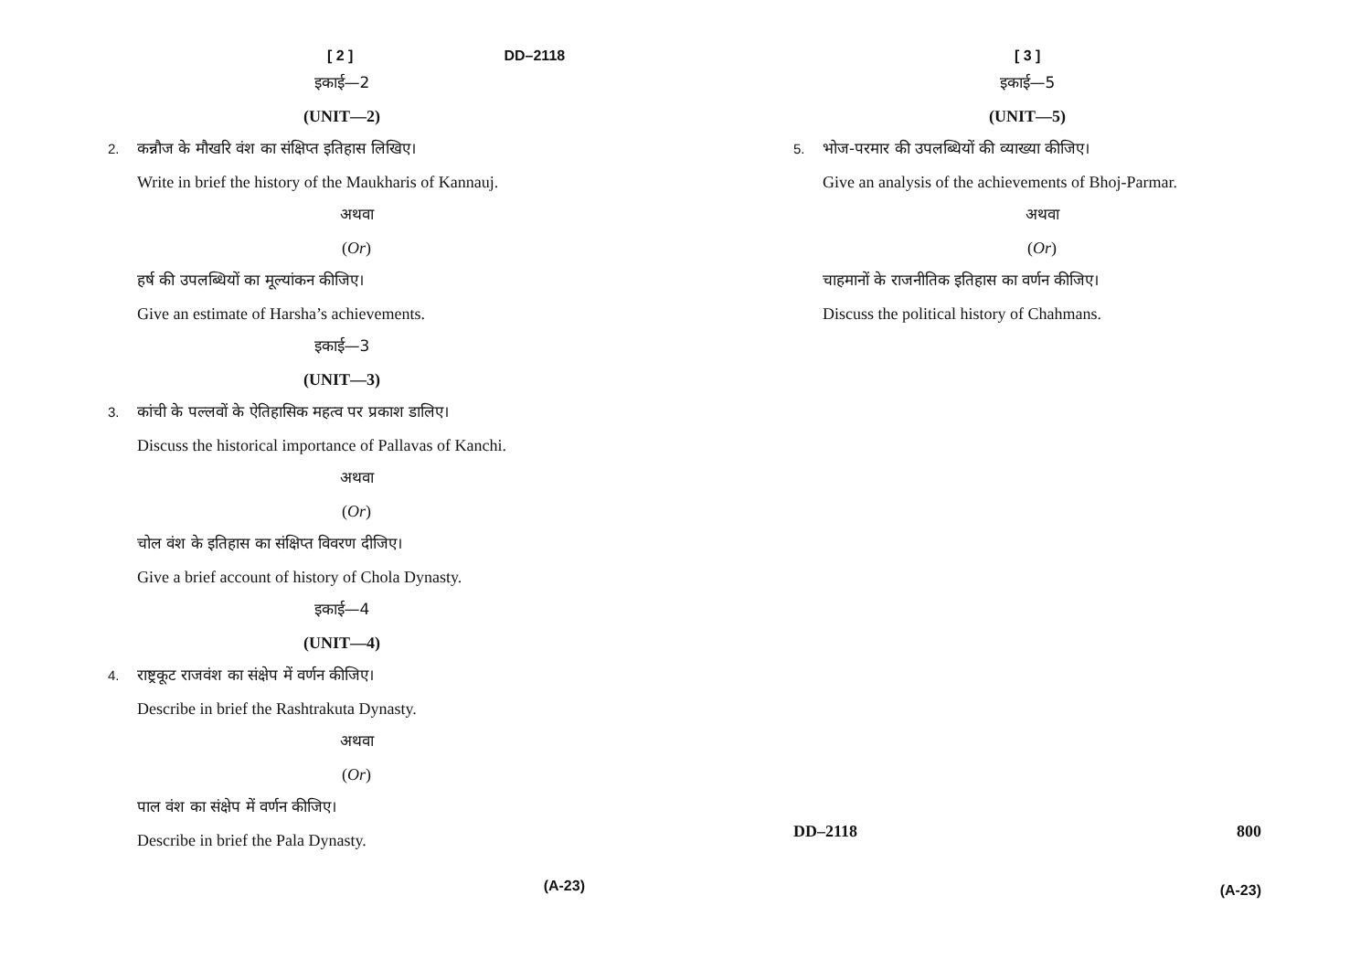[ 2 ] DD–2118
इकाई—2
(UNIT—2)
2. कन्नौज के मौखरि वंश का संक्षिप्त इतिहास लिखिए।
Write in brief the history of the Maukharis of Kannauj.
अथवा
(Or)
हर्ष की उपलब्धियों का मूल्यांकन कीजिए।
Give an estimate of Harsha’s achievements.
इकाई—3
(UNIT—3)
3. कांची के पल्लवों के ऐतिहासिक महत्व पर प्रकाश डालिए।
Discuss the historical importance of Pallavas of Kanchi.
अथवा
(Or)
चोल वंश के इतिहास का संक्षिप्त विवरण दीजिए।
Give a brief account of history of Chola Dynasty.
इकाई—4
(UNIT—4)
4. राष्ट्रकूट राजवंश का संक्षेप में वर्णन कीजिए।
Describe in brief the Rashtrakuta Dynasty.
अथवा
(Or)
पाल वंश का संक्षेप में वर्णन कीजिए।
Describe in brief the Pala Dynasty.
(A-23)
[ 3 ]
इकाई—5
(UNIT—5)
5. भोज-परमार की उपलब्धियों की व्याख्या कीजिए।
Give an analysis of the achievements of Bhoj-Parmar.
अथवा
(Or)
चाहमानों के राजनीतिक इतिहास का वर्णन कीजिए।
Discuss the political history of Chahmans.
DD–2118 800
(A-23)